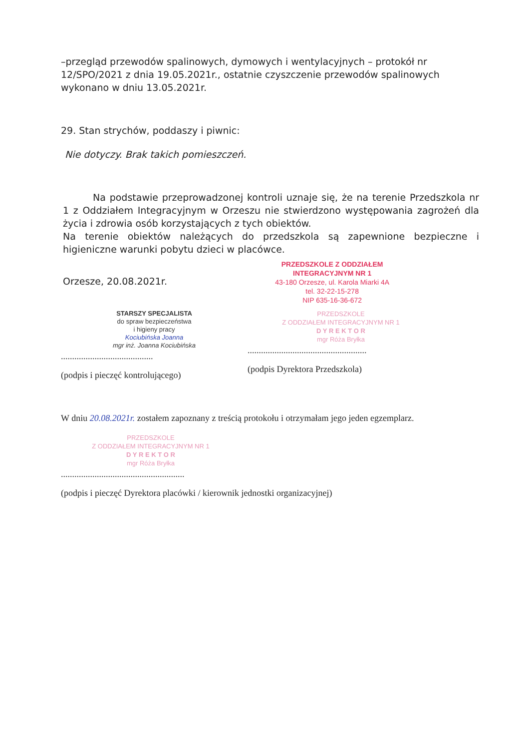–przegląd przewodów spalinowych, dymowych i wentylacyjnych – protokół nr 12/SPO/2021 z dnia 19.05.2021r., ostatnie czyszczenie przewodów spalinowych wykonano w dniu 13.05.2021r.
29. Stan strychów, poddaszy i piwnic:
Nie dotyczy. Brak takich pomieszczeń.
Na podstawie przeprowadzonej kontroli uznaje się, że na terenie Przedszkola nr 1 z Oddziałem Integracyjnym w Orzeszu nie stwierdzono występowania zagrożeń dla życia i zdrowia osób korzystających z tych obiektów.
Na terenie obiektów należących do przedszkola są zapewnione bezpieczne i higieniczne warunki pobytu dzieci w placówce.
Orzesze, 20.08.2021r.
PRZEDSZKOLE Z ODDZIAŁEM
INTEGRACYJNYM NR 1
43-180 Orzesze, ul. Karola Miarki 4A
tel. 32-22-15-278
NIP 635-16-36-672
STARSZY SPECJALISTA
do spraw bezpieczeństwa
i higieny pracy
Kociubińska Joanna
mgr inż. Joanna Kociubińska
.........................................
(podpis i pieczęć kontrolującego)
PRZEDSZKOLE
Z ODDZIAŁEM INTEGRACYJNYM NR 1
D Y R E K T O R
mgr Róża Bryłka
.....................................................
(podpis Dyrektora Przedszkola)
W dniu 20.08.2021r. zostałem zapoznany z treścią protokołu i otrzymałam jego jeden egzemplarz.
PRZEDSZKOLE
Z ODDZIAŁEM INTEGRACYJNYM NR 1
D Y R E K T O R
mgr Róża Bryłka
.......................................................
(podpis i pieczęć Dyrektora placówki / kierownik jednostki organizacyjnej)